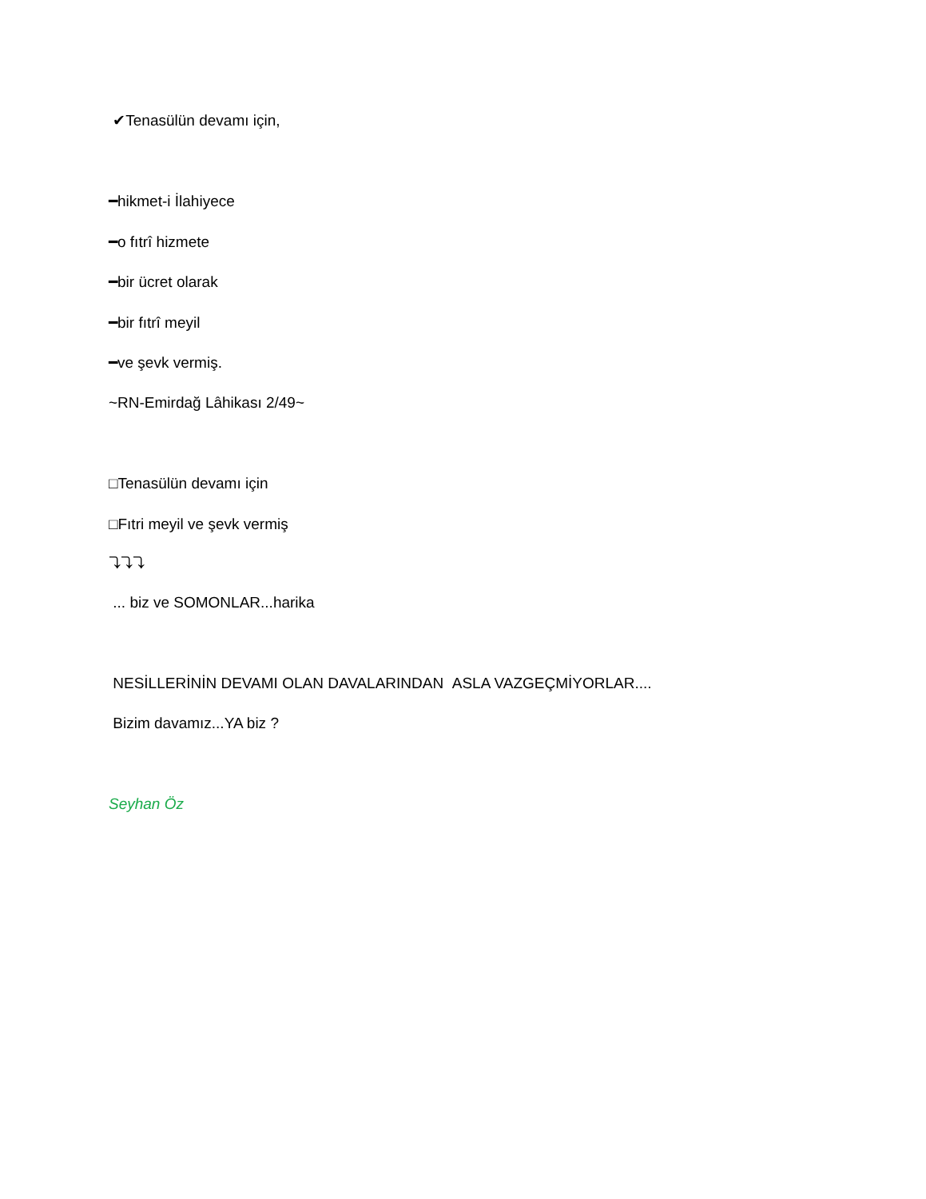✔Tenasülün devamı için,
━hikmet-i İlahiyece
━o fıtrî hizmete
━bir ücret olarak
━bir fıtrî meyil
━ve şevk vermiş.
~RN-Emirdağ Lâhikası 2/49~
□Tenasülün devamı için
□Fıtri meyil ve şevk vermiş
⤵⤵⤵
... biz ve SOMONLAR...harika
NESİLLERİNİN DEVAMI OLAN DAVALARINDAN ASLA VAZGEÇMİYORLAR....
Bizim davamız...YA biz ?
Seyhan Öz